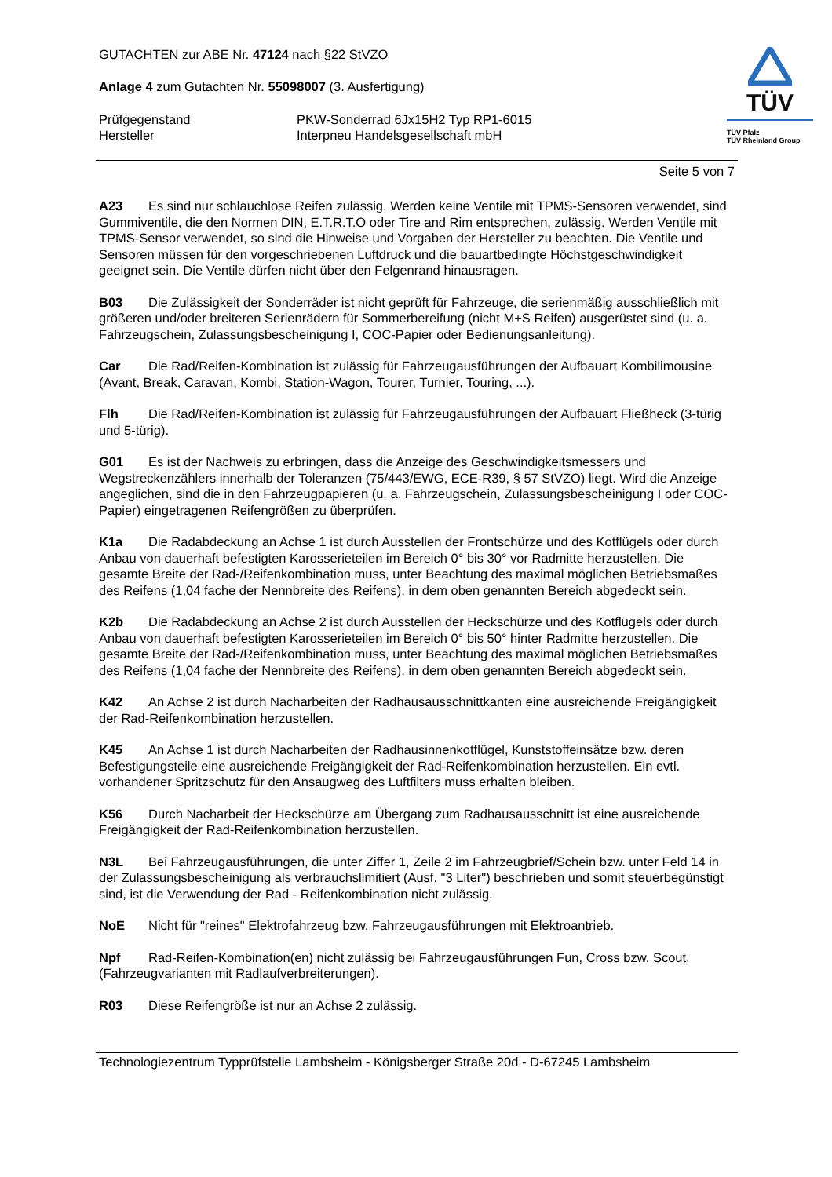TÜV
TÜV Pfalz
TÜV Rheinland Group
GUTACHTEN zur ABE Nr. 47124 nach §22 StVZO
Anlage 4 zum Gutachten Nr. 55098007 (3. Ausfertigung)
Prüfgegenstand PKW-Sonderrad 6Jx15H2 Typ RP1-6015
Hersteller Interpneu Handelsgesellschaft mbH
Seite 5 von 7
A23 Es sind nur schlauchlose Reifen zulässig. Werden keine Ventile mit TPMS-Sensoren verwendet, sind Gummiventile, die den Normen DIN, E.T.R.T.O oder Tire and Rim entsprechen, zulässig. Werden Ventile mit TPMS-Sensor verwendet, so sind die Hinweise und Vorgaben der Hersteller zu beachten. Die Ventile und Sensoren müssen für den vorgeschriebenen Luftdruck und die bauartbedingte Höchstgeschwindigkeit geeignet sein. Die Ventile dürfen nicht über den Felgenrand hinausragen.
B03 Die Zulässigkeit der Sonderräder ist nicht geprüft für Fahrzeuge, die serienmäßig ausschließlich mit größeren und/oder breiteren Serienrädern für Sommerbereifung (nicht M+S Reifen) ausgerüstet sind (u. a. Fahrzeugschein, Zulassungsbescheinigung I, COC-Papier oder Bedienungsanleitung).
Car Die Rad/Reifen-Kombination ist zulässig für Fahrzeugausführungen der Aufbauart Kombilimousine (Avant, Break, Caravan, Kombi, Station-Wagon, Tourer, Turnier, Touring, ...).
Flh Die Rad/Reifen-Kombination ist zulässig für Fahrzeugausführungen der Aufbauart Fließheck (3-türig und 5-türig).
G01 Es ist der Nachweis zu erbringen, dass die Anzeige des Geschwindigkeitsmessers und Wegstreckenzählers innerhalb der Toleranzen (75/443/EWG, ECE-R39, § 57 StVZO) liegt. Wird die Anzeige angeglichen, sind die in den Fahrzeugpapieren (u. a. Fahrzeugschein, Zulassungsbescheinigung I oder COC-Papier) eingetragenen Reifengrößen zu überprüfen.
K1a Die Radabdeckung an Achse 1 ist durch Ausstellen der Frontschürze und des Kotflügels oder durch Anbau von dauerhaft befestigten Karosserieteilen im Bereich 0° bis 30° vor Radmitte herzustellen. Die gesamte Breite der Rad-/Reifenkombination muss, unter Beachtung des maximal möglichen Betriebsmaßes des Reifens (1,04 fache der Nennbreite des Reifens), in dem oben genannten Bereich abgedeckt sein.
K2b Die Radabdeckung an Achse 2 ist durch Ausstellen der Heckschürze und des Kotflügels oder durch Anbau von dauerhaft befestigten Karosserieteilen im Bereich 0° bis 50° hinter Radmitte herzustellen. Die gesamte Breite der Rad-/Reifenkombination muss, unter Beachtung des maximal möglichen Betriebsmaßes des Reifens (1,04 fache der Nennbreite des Reifens), in dem oben genannten Bereich abgedeckt sein.
K42 An Achse 2 ist durch Nacharbeiten der Radhausausschnittkanten eine ausreichende Freigängigkeit der Rad-Reifenkombination herzustellen.
K45 An Achse 1 ist durch Nacharbeiten der Radhausinnenkotflügel, Kunststoffeinsätze bzw. deren Befestigungsteile eine ausreichende Freigängigkeit der Rad-Reifenkombination herzustellen. Ein evtl. vorhandener Spritzschutz für den Ansaugweg des Luftfilters muss erhalten bleiben.
K56 Durch Nacharbeit der Heckschürze am Übergang zum Radhausausschnitt ist eine ausreichende Freigängigkeit der Rad-Reifenkombination herzustellen.
N3L Bei Fahrzeugausführungen, die unter Ziffer 1, Zeile 2 im Fahrzeugbrief/Schein bzw. unter Feld 14 in der Zulassungsbescheinigung als verbrauchslimitiert (Ausf. "3 Liter") beschrieben und somit steuerbegünstigt sind, ist die Verwendung der Rad - Reifenkombination nicht zulässig.
NoE Nicht für "reines" Elektrofahrzeug bzw. Fahrzeugausführungen mit Elektroantrieb.
Npf Rad-Reifen-Kombination(en) nicht zulässig bei Fahrzeugausführungen Fun, Cross bzw. Scout. (Fahrzeugvarianten mit Radlaufverbreiterungen).
R03 Diese Reifengröße ist nur an Achse 2 zulässig.
Technologiezentrum Typprüfstelle Lambsheim - Königsberger Straße 20d - D-67245 Lambsheim